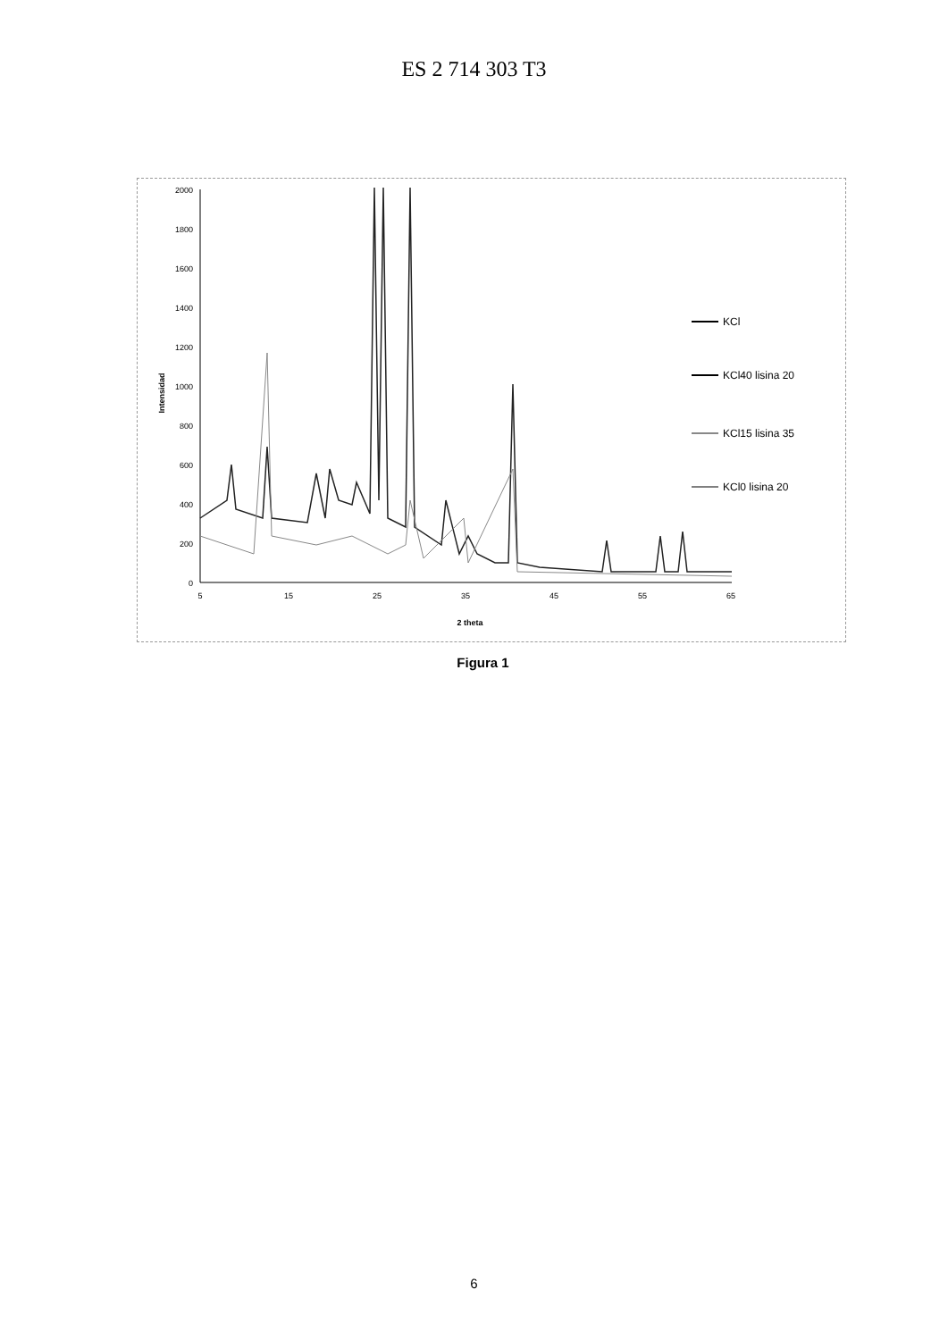ES 2 714 303 T3
2000
1800
1600
1400
1200
1000
800
600
400
200
0
Intensidad
5
15
25
35
45
55
65
2 theta
KCl
KCl40 lisina 20
KCl15 lisina 35
KCl0 lisina 20
Figura 1
6